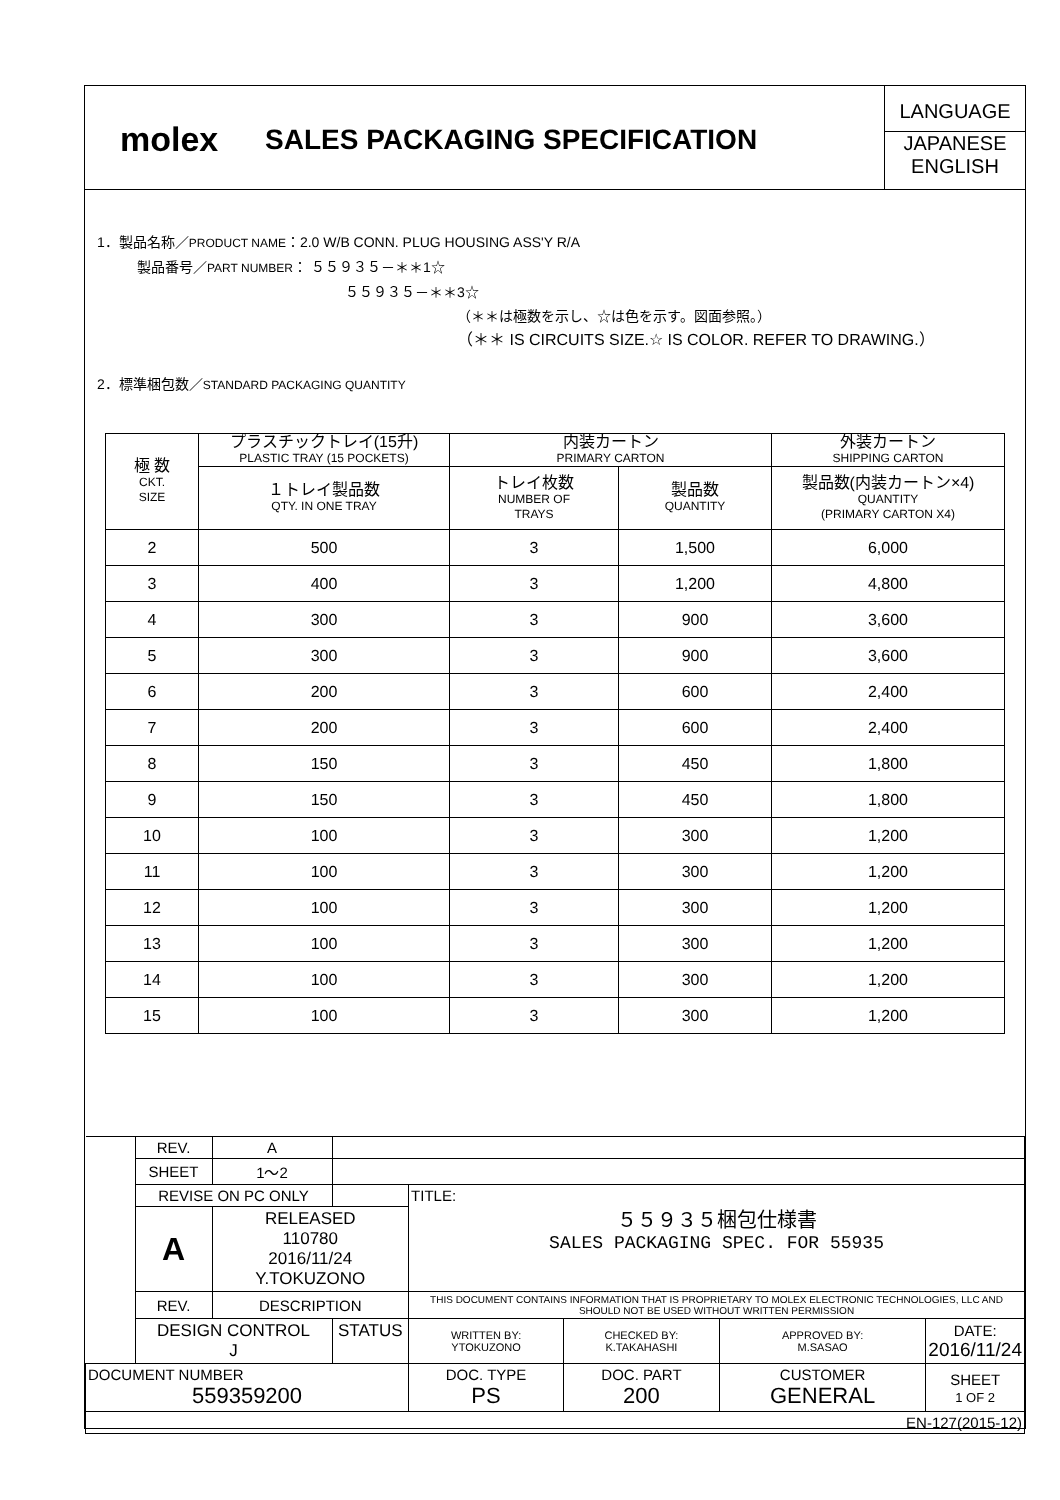molex
SALES PACKAGING SPECIFICATION
LANGUAGE
JAPANESE
ENGLISH
1．製品名称／PRODUCT NAME：2.0 W/B CONN. PLUG HOUSING ASS'Y R/A
製品番号／PART NUMBER： ５５９３５－＊＊1☆
５５９３５－＊＊3☆
（＊＊は極数を示し、☆は色を示す。図面参照。）
（＊＊ IS CIRCUITS SIZE.☆ IS COLOR. REFER TO DRAWING.）
2．標準梱包数／STANDARD PACKAGING QUANTITY
| 極 数 CKT. SIZE | プラスチックトレイ(15升) PLASTIC TRAY (15 POCKETS) | 内装カートン PRIMARY CARTON | | 外装カートン SHIPPING CARTON |
| | １トレイ製品数 QTY. IN ONE TRAY | トレイ枚数 NUMBER OF TRAYS | 製品数 QUANTITY | 製品数(内装カートン×4) QUANTITY (PRIMARY CARTON X4) |
| 2 | 500 | 3 | 1,500 | 6,000 |
| 3 | 400 | 3 | 1,200 | 4,800 |
| 4 | 300 | 3 | 900 | 3,600 |
| 5 | 300 | 3 | 900 | 3,600 |
| 6 | 200 | 3 | 600 | 2,400 |
| 7 | 200 | 3 | 600 | 2,400 |
| 8 | 150 | 3 | 450 | 1,800 |
| 9 | 150 | 3 | 450 | 1,800 |
| 10 | 100 | 3 | 300 | 1,200 |
| 11 | 100 | 3 | 300 | 1,200 |
| 12 | 100 | 3 | 300 | 1,200 |
| 13 | 100 | 3 | 300 | 1,200 |
| 14 | 100 | 3 | 300 | 1,200 |
| 15 | 100 | 3 | 300 | 1,200 |
| | REV. | A | | | | | | |
| | SHEET | 1～2 | | | | | | |
| | REVISE ON PC ONLY | | | | TITLE: ５５９３５梱包仕様書 SALES PACKAGING SPEC. FOR 55935 | | | |
| | A | RELEASED 110780 2016/11/24 Y.TOKUZONO | | | | | | |
| | REV. | DESCRIPTION | | | THIS DOCUMENT CONTAINS INFORMATION THAT IS PROPRIETARY TO MOLEX ELECTRONIC TECHNOLOGIES, LLC AND SHOULD NOT BE USED WITHOUT WRITTEN PERMISSION | | | |
| | DESIGN CONTROL J | | | STATUS | WRITTEN BY: YTOKUZONO | CHECKED BY: K.TAKAHASHI | APPROVED BY: M.SASAO | DATE: 2016/11/24 |
| DOCUMENT NUMBER 559359200 | | | | | DOC. TYPE PS | DOC. PART 200 | CUSTOMER GENERAL | SHEET 1 OF 2 |
| EN-127(2015-12) | | | | | | | | |